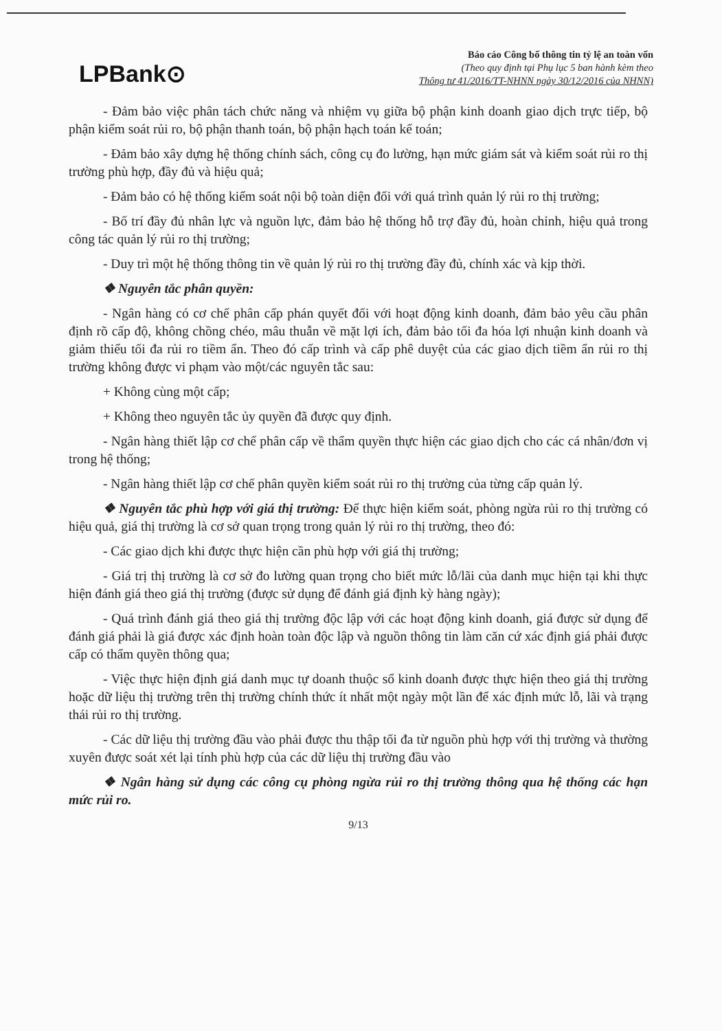LPBank⊙
Báo cáo Công bố thông tin tỷ lệ an toàn vốn
(Theo quy định tại Phụ lục 5 ban hành kèm theo
Thông tư 41/2016/TT-NHNN ngày 30/12/2016 của NHNN)
- Đảm bảo việc phân tách chức năng và nhiệm vụ giữa bộ phận kinh doanh giao dịch trực tiếp, bộ phận kiểm soát rủi ro, bộ phận thanh toán, bộ phận hạch toán kế toán;
- Đảm bảo xây dựng hệ thống chính sách, công cụ đo lường, hạn mức giám sát và kiểm soát rủi ro thị trường phù hợp, đầy đủ và hiệu quả;
- Đảm bảo có hệ thống kiểm soát nội bộ toàn diện đối với quá trình quản lý rủi ro thị trường;
- Bố trí đầy đủ nhân lực và nguồn lực, đảm bảo hệ thống hỗ trợ đầy đủ, hoàn chỉnh, hiệu quả trong công tác quản lý rủi ro thị trường;
- Duy trì một hệ thống thông tin về quản lý rủi ro thị trường đầy đủ, chính xác và kịp thời.
❖ Nguyên tắc phân quyền:
- Ngân hàng có cơ chế phân cấp phán quyết đối với hoạt động kinh doanh, đảm bảo yêu cầu phân định rõ cấp độ, không chồng chéo, mâu thuẫn về mặt lợi ích, đảm bảo tối đa hóa lợi nhuận kinh doanh và giảm thiểu tối đa rủi ro tiềm ẩn. Theo đó cấp trình và cấp phê duyệt của các giao dịch tiềm ẩn rủi ro thị trường không được vi phạm vào một/các nguyên tắc sau:
+ Không cùng một cấp;
+ Không theo nguyên tắc ủy quyền đã được quy định.
- Ngân hàng thiết lập cơ chế phân cấp về thẩm quyền thực hiện các giao dịch cho các cá nhân/đơn vị trong hệ thống;
- Ngân hàng thiết lập cơ chế phân quyền kiểm soát rủi ro thị trường của từng cấp quản lý.
❖ Nguyên tắc phù hợp với giá thị trường: Để thực hiện kiểm soát, phòng ngừa rủi ro thị trường có hiệu quả, giá thị trường là cơ sở quan trọng trong quản lý rủi ro thị trường, theo đó:
- Các giao dịch khi được thực hiện cần phù hợp với giá thị trường;
- Giá trị thị trường là cơ sở đo lường quan trọng cho biết mức lỗ/lãi của danh mục hiện tại khi thực hiện đánh giá theo giá thị trường (được sử dụng để đánh giá định kỳ hàng ngày);
- Quá trình đánh giá theo giá thị trường độc lập với các hoạt động kinh doanh, giá được sử dụng để đánh giá phải là giá được xác định hoàn toàn độc lập và nguồn thông tin làm căn cứ xác định giá phải được cấp có thẩm quyền thông qua;
- Việc thực hiện định giá danh mục tự doanh thuộc sổ kinh doanh được thực hiện theo giá thị trường hoặc dữ liệu thị trường trên thị trường chính thức ít nhất một ngày một lần để xác định mức lỗ, lãi và trạng thái rủi ro thị trường.
- Các dữ liệu thị trường đầu vào phải được thu thập tối đa từ nguồn phù hợp với thị trường và thường xuyên được soát xét lại tính phù hợp của các dữ liệu thị trường đầu vào
❖ Ngân hàng sử dụng các công cụ phòng ngừa rủi ro thị trường thông qua hệ thống các hạn mức rủi ro.
9/13